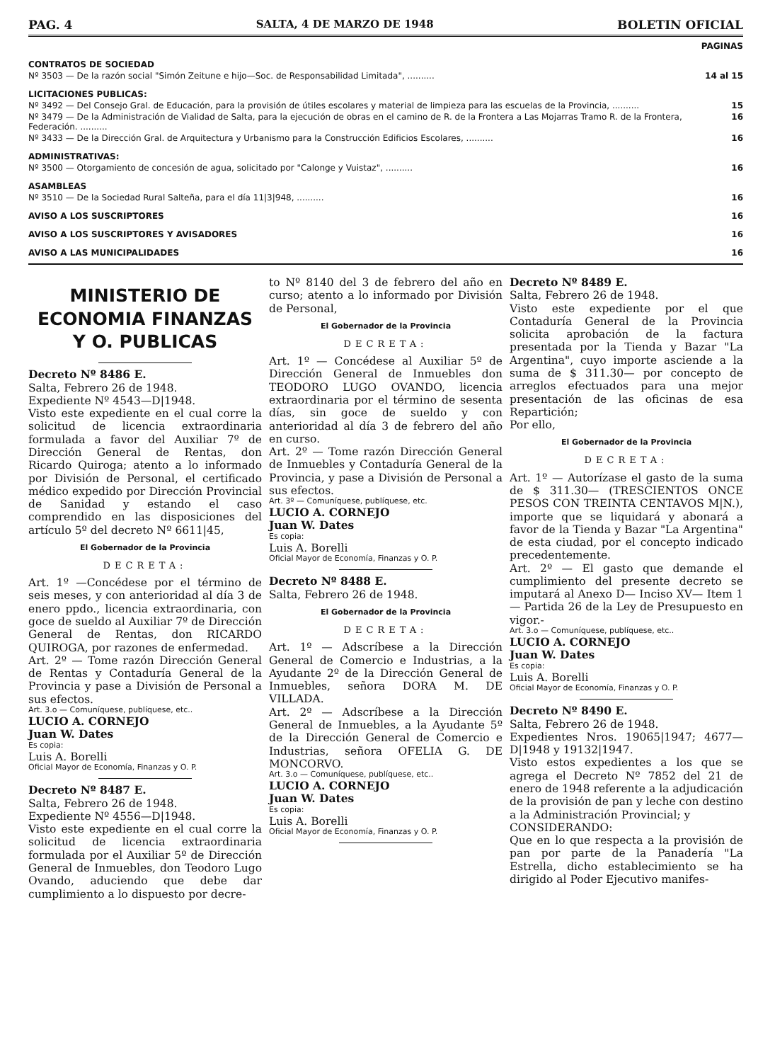PAG. 4 SALTA, 4 DE MARZO DE 1948 BOLETIN OFICIAL
PAGINAS
CONTRATOS DE SOCIEDAD
Nº 3503 — De la razón social "Simón Zeitune e hijo—Soc. de Responsabilidad Limitada", .......... 14 al 15
LICITACIONES PUBLICAS:
Nº 3492 — Del Consejo Gral. de Educación, para la provisión de útiles escolares y material de limpieza para las escuelas de la Provincia, .......... 15
Nº 3479 — De la Administración de Vialidad de Salta, para la ejecución de obras en el camino de R. de la Frontera a Las Mojarras Tramo R. de la Frontera, Federación. .......... 16
Nº 3433 — De la Dirección Gral. de Arquitectura y Urbanismo para la Construcción Edificios Escolares, .......... 16
ADMINISTRATIVAS:
Nº 3500 — Otorgamiento de concesión de agua, solicitado por "Calonge y Vuistaz", .......... 16
ASAMBLEAS
Nº 3510 — De la Sociedad Rural Salteña, para el día 11|3|948, .......... 16
AVISO A LOS SUSCRIPTORES 16
AVISO A LOS SUSCRIPTORES Y AVISADORES 16
AVISO A LAS MUNICIPALIDADES 16
MINISTERIO DE ECONOMIA FINANZAS Y O. PUBLICAS
Decreto Nº 8486 E.
Salta, Febrero 26 de 1948.
Expediente Nº 4543—D|1948.
Visto este expediente en el cual corre la solicitud de licencia extraordinaria formulada a favor del Auxiliar 7º de Dirección General de Rentas, don Ricardo Quiroga; atento a lo informado por División de Personal, el certificado médico expedido por Dirección Provincial de Sanidad y estando el caso comprendido en las disposiciones del artículo 5º del decreto Nº 6611|45,
El Gobernador de la Provincia
DECRETA:
Art. 1º —Concédese por el término de seis meses, y con anterioridad al día 3 de enero ppdo., licencia extraordinaria, con goce de sueldo al Auxiliar 7º de Dirección General de Rentas, don RICARDO QUIROGA, por razones de enfermedad.
Art. 2º — Tome razón Dirección General de Rentas y Contaduría General de la Provincia y pase a División de Personal a sus efectos.
Art. 3.o — Comuníquese, publíquese, etc..
LUCIO A. CORNEJO
Juan W. Dates
Es copia:
Luis A. Borelli
Oficial Mayor de Economía, Finanzas y O. P.
Decreto Nº 8487 E.
Salta, Febrero 26 de 1948.
Expediente Nº 4556—D|1948.
Visto este expediente en el cual corre la solicitud de licencia extraordinaria formulada por el Auxiliar 5º de Dirección General de Inmuebles, don Teodoro Lugo Ovando, aduciendo que debe dar cumplimiento a lo dispuesto por decre-
to Nº 8140 del 3 de febrero del año en curso; atento a lo informado por División de Personal,
El Gobernador de la Provincia
DECRETA:
Art. 1º — Concédese al Auxiliar 5º de Dirección General de Inmuebles don TEODORO LUGO OVANDO, licencia extraordinaria por el término de sesenta días, sin goce de sueldo y con anterioridad al día 3 de febrero del año en curso.
Art. 2º — Tome razón Dirección General de Inmuebles y Contaduría General de la Provincia, y pase a División de Personal a sus efectos.
Art. 3º — Comuníquese, publíquese, etc.
LUCIO A. CORNEJO
Juan W. Dates
Es copia:
Luis A. Borelli
Oficial Mayor de Economía, Finanzas y O. P.
Decreto Nº 8488 E.
Salta, Febrero 26 de 1948.
El Gobernador de la Provincia
DECRETA:
Art. 1º — Adscríbese a la Dirección General de Comercio e Industrias, a la Ayudante 2º de la Dirección General de Inmuebles, señora DORA M. DE VILLADA.
Art. 2º — Adscríbese a la Dirección General de Inmuebles, a la Ayudante 5º de la Dirección General de Comercio e Industrias, señora OFELIA G. DE MONCORVO.
Art. 3.o — Comuníquese, publíquese, etc..
LUCIO A. CORNEJO
Juan W. Dates
Es copia:
Luis A. Borelli
Oficial Mayor de Economía, Finanzas y O. P.
Decreto Nº 8489 E.
Salta, Febrero 26 de 1948.
Visto este expediente por el que Contaduría General de la Provincia solicita aprobación de la factura presentada por la Tienda y Bazar "La Argentina", cuyo importe asciende a la suma de $ 311.30— por concepto de arreglos efectuados para una mejor presentación de las oficinas de esa Repartición;
Por ello,
El Gobernador de la Provincia
DECRETA:
Art. 1º — Autorízase el gasto de la suma de $ 311.30— (TRESCIENTOS ONCE PESOS CON TREINTA CENTAVOS M|N.), importe que se liquidará y abonará a favor de la Tienda y Bazar "La Argentina" de esta ciudad, por el concepto indicado precedentemente.
Art. 2º — El gasto que demande el cumplimiento del presente decreto se imputará al Anexo D— Inciso XV— Item 1— Partida 26 de la Ley de Presupuesto en vigor.-
Art. 3.o — Comuníquese, publíquese, etc..
LUCIO A. CORNEJO
Juan W. Dates
Es copia:
Luis A. Borelli
Oficial Mayor de Economía, Finanzas y O. P.
Decreto Nº 8490 E.
Salta, Febrero 26 de 1948.
Expedientes Nros. 19065|1947; 4677—D|1948 y 19132|1947.
Visto estos expedientes a los que se agrega el Decreto Nº 7852 del 21 de enero de 1948 referente a la adjudicación de la provisión de pan y leche con destino a la Administración Provincial; y
CONSIDERANDO:
Que en lo que respecta a la provisión de pan por parte de la Panadería "La Estrella, dicho establecimiento se ha dirigido al Poder Ejecutivo manifes-